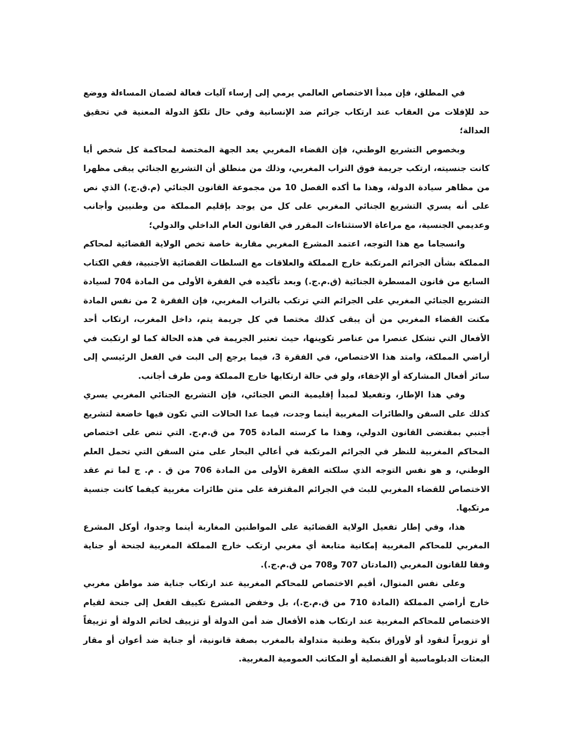في المطلق، فإن مبدأ الاختصاص العالمي يرمي إلى إرساء آليات فعالة لضمان المساءلة ووضع حد للإفلات من العقاب عند ارتكاب جرائم ضد الإنسانية وفي حال تلكؤ الدولة المعنية في تحقيق العدالة؛
وبخصوص التشريع الوطني، فإن القضاء المغربي يعد الجهة المختصة لمحاكمة كل شخص أيا كانت جنسيته، ارتكب جريمة فوق التراب المغربي، وذلك من منطلق أن التشريع الجنائي يبقى مظهرا من مظاهر سيادة الدولة، وهذا ما أكده الفصل 10 من مجموعة القانون الجنائي (م.ق.ج.) الذي نص على أنه يسري التشريع الجنائي المغربي على كل من يوجد بإقليم المملكة من وطنيين وأجانب وعديمي الجنسية، مع مراعاة الاستثناءات المقرر في القانون العام الداخلي والدولي؛
وانسجاما مع هذا التوجه، اعتمد المشرع المغربي مقاربة خاصة تخص الولاية القضائية لمحاكم المملكة بشأن الجرائم المرتكبة خارج المملكة والعلاقات مع السلطات القضائية الأجنبية، ففي الكتاب السابع من قانون المسطرة الجنائية (ق.م.ج.) وبعد تأكيده في الفقرة الأولى من المادة 704 لسيادة التشريع الجنائي المغربي على الجرائم التي ترتكب بالتراب المغربي، فإن الفقرة 2 من نفس المادة مكنت القضاء المغربي من أن يبقى كذلك مختصا في كل جريمة يتم، داخل المغرب، ارتكاب أحد الأفعال التي تشكل عنصرا من عناصر تكوينها، حيث تعتبر الجريمة في هذه الحالة كما لو ارتكبت في أراضي المملكة، وامتد هذا الاختصاص، في الفقرة 3، فيما يرجع إلى البت في الفعل الرئيسي إلى سائر أفعال المشاركة أو الإخفاء، ولو في حالة ارتكابها خارج المملكة ومن طرف أجانب.
وفي هذا الإطار، وتفعيلا لمبدأ إقليمية النص الجنائي، فإن التشريع الجنائي المغربي يسري كذلك على السفن والطائرات المغربية أينما وجدت، فيما عدا الحالات التي تكون فيها خاضعة لتشريع أجنبي بمقتضى القانون الدولي، وهذا ما كرسته المادة 705 من ق.م.ج. التي تنص على اختصاص المحاكم المغربية للنظر في الجرائم المرتكبة في أعالي البحار على متن السفن التي تحمل العلم الوطني، و هو نفس التوجه الذي سلكته الفقرة الأولى من المادة 706 من ق . م. ج لما تم عقد الاختصاص للقضاء المغربي للبث في الجرائم المقترفة على متن طائرات مغربية كيفما كانت جنسية مرتكبها.
هذا، وفي إطار تفعيل الولاية القضائية على المواطنين المغاربة أينما وجدوا، أوكل المشرع المغربي للمحاكم المغربية إمكانية متابعة أي مغربي ارتكب خارج المملكة المغربية لجنحة أو جناية وفقا للقانون المغربي (المادتان 707 و708 من ق.م.ج.).
وعلى نفس المنوال، أقيم الاختصاص للمحاكم المغربية عند ارتكاب جناية ضد مواطن مغربي خارج أراضي المملكة (المادة 710 من ق.م.ج.)، بل وخفض المشرع تكييف الفعل إلى جنحة لقيام الاختصاص للمحاكم المغربية عند ارتكاب هذه الأفعال ضد أمن الدولة أو تزييف لخاتم الدولة أو تزييفاً أو تزويراً لنقود أو لأوراق بنكية وطنية متداولة بالمغرب بصفة قانونية، أو جناية ضد أعوان أو مقار البعثات الدبلوماسية أو القنصلية أو المكاتب العمومية المغربية.